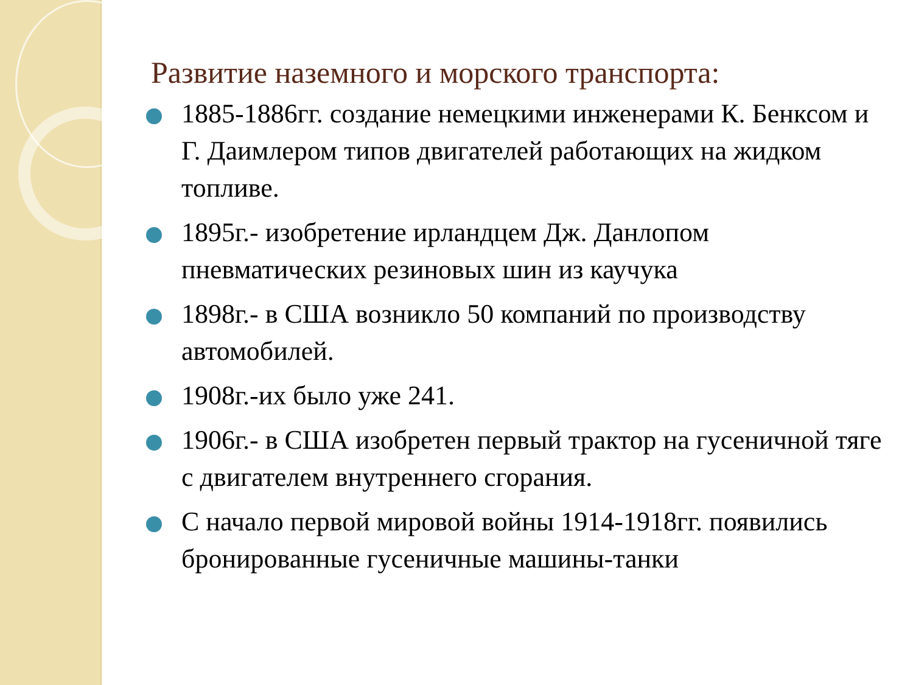Развитие наземного и морского транспорта:
1885-1886гг. создание немецкими инженерами К. Бенксом и Г. Даимлером типов двигателей работающих на жидком топливе.
1895г.- изобретение ирландцем Дж. Данлопом пневматических резиновых шин из каучука
1898г.- в США возникло 50 компаний по производству автомобилей.
1908г.-их было уже 241.
1906г.- в США изобретен первый трактор на гусеничной тяге с двигателем внутреннего сгорания.
С начало первой мировой войны 1914-1918гг. появились бронированные гусеничные машины-танки